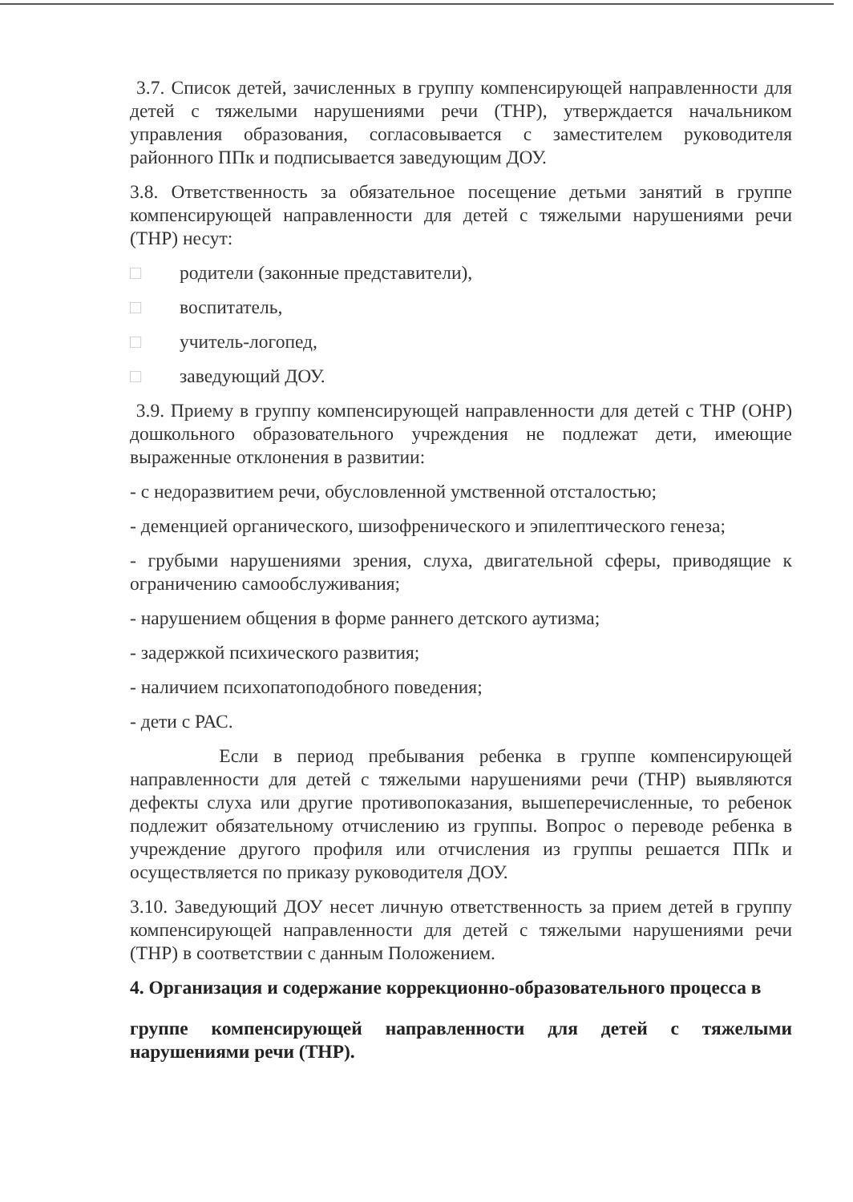3.7. Список детей, зачисленных в группу компенсирующей направленности для детей с тяжелыми нарушениями речи (ТНР), утверждается начальником управления образования, согласовывается с заместителем руководителя районного ППк и подписывается заведующим ДОУ.
3.8. Ответственность за обязательное посещение детьми занятий в группе компенсирующей направленности для детей с тяжелыми нарушениями речи (ТНР) несут:
□ родители (законные представители),
□ воспитатель,
□ учитель-логопед,
□ заведующий ДОУ.
3.9. Приему в группу компенсирующей направленности для детей с ТНР (ОНР) дошкольного образовательного учреждения не подлежат дети, имеющие выраженные отклонения в развитии:
- с недоразвитием речи, обусловленной умственной отсталостью;
- деменцией органического, шизофренического и эпилептического генеза;
- грубыми нарушениями зрения, слуха, двигательной сферы, приводящие к ограничению самообслуживания;
- нарушением общения в форме раннего детского аутизма;
- задержкой психического развития;
- наличием психопатоподобного поведения;
- дети с РАС.
Если в период пребывания ребенка в группе компенсирующей направленности для детей с тяжелыми нарушениями речи (ТНР) выявляются дефекты слуха или другие противопоказания, вышеперечисленные, то ребенок подлежит обязательному отчислению из группы. Вопрос о переводе ребенка в учреждение другого профиля или отчисления из группы решается ППк и осуществляется по приказу руководителя ДОУ.
3.10. Заведующий ДОУ несет личную ответственность за прием детей в группу компенсирующей направленности для детей с тяжелыми нарушениями речи (ТНР) в соответствии с данным Положением.
4. Организация и содержание коррекционно-образовательного процесса в
группе компенсирующей направленности для детей с тяжелыми нарушениями речи (ТНР).